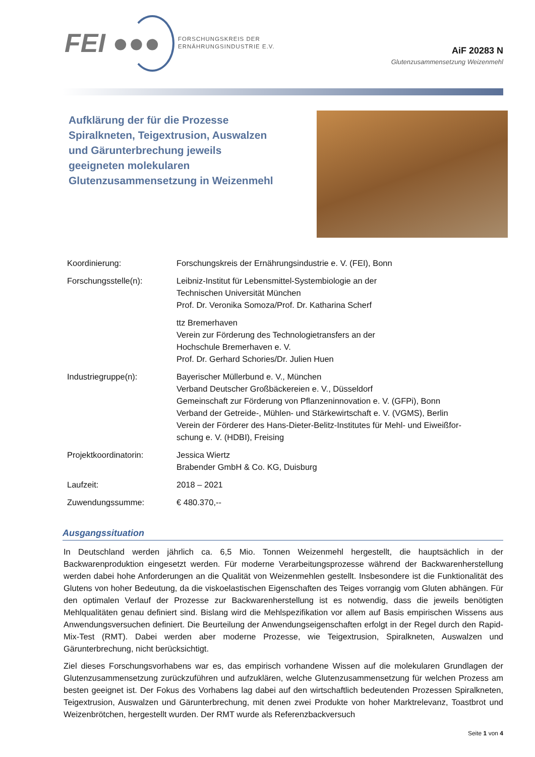FEI ●●●
FORSCHUNGSKREIS DER
ERNÄHRUNGSINDUSTRIE E.V.
AiF 20283 N
Glutenzusammensetzung Weizenmehl
Aufklärung der für die Prozesse Spiralkneten, Teigextrusion, Auswalzen und Gärunterbrechung jeweils geeigneten molekularen Glutenzusammensetzung in Weizenmehl
| Koordinierung: | Forschungskreis der Ernährungsindustrie e. V. (FEI), Bonn |
| Forschungsstelle(n): | Leibniz-Institut für Lebensmittel-Systembiologie an der Technischen Universität München Prof. Dr. Veronika Somoza/Prof. Dr. Katharina Scherf |
| | ttz Bremerhaven Verein zur Förderung des Technologietransfers an der Hochschule Bremerhaven e. V. Prof. Dr. Gerhard Schories/Dr. Julien Huen |
| Industriegruppe(n): | Bayerischer Müllerbund e. V., München Verband Deutscher Großbäckereien e. V., Düsseldorf Gemeinschaft zur Förderung von Pflanzeninnovation e. V. (GFPi), Bonn Verband der Getreide-, Mühlen- und Stärkewirtschaft e. V. (VGMS), Berlin Verein der Förderer des Hans-Dieter-Belitz-Institutes für Mehl- und Eiweißfor- schung e. V. (HDBI), Freising |
| Projektkoordinatorin: | Jessica Wiertz Brabender GmbH & Co. KG, Duisburg |
| Laufzeit: | 2018 – 2021 |
| Zuwendungssumme: | € 480.370,-- |
Ausgangssituation
In Deutschland werden jährlich ca. 6,5 Mio. Tonnen Weizenmehl hergestellt, die hauptsächlich in der Backwarenproduktion eingesetzt werden. Für moderne Verarbeitungsprozesse während der Backwarenherstellung werden dabei hohe Anforderungen an die Qualität von Weizenmehlen gestellt. Insbesondere ist die Funktionalität des Glutens von hoher Bedeutung, da die viskoelastischen Eigenschaften des Teiges vorrangig vom Gluten abhängen. Für den optimalen Verlauf der Prozesse zur Backwarenherstellung ist es notwendig, dass die jeweils benötigten Mehlqualitäten genau definiert sind. Bislang wird die Mehlspezifikation vor allem auf Basis empirischen Wissens aus Anwendungsversuchen definiert. Die Beurteilung der Anwendungseigenschaften erfolgt in der Regel durch den Rapid-Mix-Test (RMT). Dabei werden aber moderne Prozesse, wie Teigextrusion, Spiralkneten, Auswalzen und Gärunterbrechung, nicht berücksichtigt.
Ziel dieses Forschungsvorhabens war es, das empirisch vorhandene Wissen auf die molekularen Grundlagen der Glutenzusammensetzung zurückzuführen und aufzuklären, welche Glutenzusammensetzung für welchen Prozess am besten geeignet ist. Der Fokus des Vorhabens lag dabei auf den wirtschaftlich bedeutenden Prozessen Spiralkneten, Teigextrusion, Auswalzen und Gärunterbrechung, mit denen zwei Produkte von hoher Marktrelevanz, Toastbrot und Weizenbrötchen, hergestellt wurden. Der RMT wurde als Referenzbackversuch
Seite 1 von 4